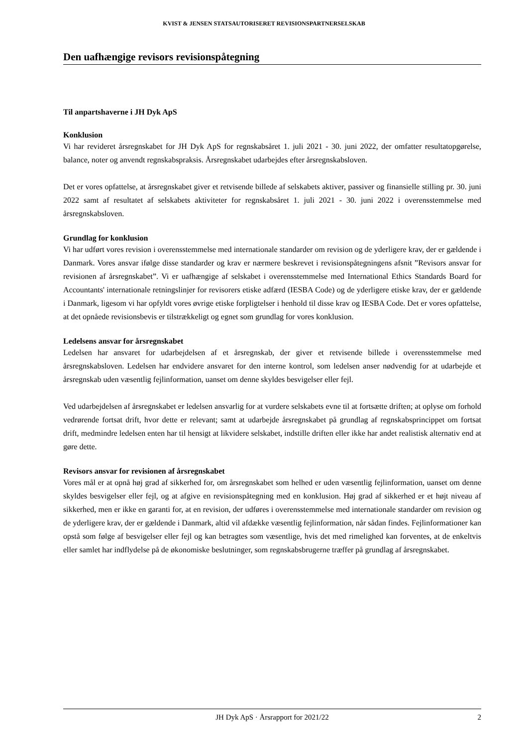KVIST & JENSEN STATSAUTORISERET REVISIONSPARTNERSELSKAB
Den uafhængige revisors revisionspåtegning
Til anpartshaverne i JH Dyk ApS
Konklusion
Vi har revideret årsregnskabet for JH Dyk ApS for regnskabsåret 1. juli 2021 - 30. juni 2022, der omfatter resultatopgørelse, balance, noter og anvendt regnskabspraksis. Årsregnskabet udarbejdes efter årsregnskabsloven.
Det er vores opfattelse, at årsregnskabet giver et retvisende billede af selskabets aktiver, passiver og finansielle stilling pr. 30. juni 2022 samt af resultatet af selskabets aktiviteter for regnskabsåret 1. juli 2021 - 30. juni 2022 i overensstemmelse med årsregnskabsloven.
Grundlag for konklusion
Vi har udført vores revision i overensstemmelse med internationale standarder om revision og de yderligere krav, der er gældende i Danmark. Vores ansvar ifølge disse standarder og krav er nærmere beskrevet i revisionspåtegningens afsnit ”Revisors ansvar for revisionen af årsregnskabet”. Vi er uafhængige af selskabet i overensstemmelse med International Ethics Standards Board for Accountants' internationale retningslinjer for revisorers etiske adfærd (IESBA Code) og de yderligere etiske krav, der er gældende i Danmark, ligesom vi har opfyldt vores øvrige etiske forpligtelser i henhold til disse krav og IESBA Code. Det er vores opfattelse, at det opnåede revisionsbevis er tilstrækkeligt og egnet som grundlag for vores konklusion.
Ledelsens ansvar for årsregnskabet
Ledelsen har ansvaret for udarbejdelsen af et årsregnskab, der giver et retvisende billede i overensstemmelse med årsregnskabsloven. Ledelsen har endvidere ansvaret for den interne kontrol, som ledelsen anser nødvendig for at udarbejde et årsregnskab uden væsentlig fejlinformation, uanset om denne skyldes besvigelser eller fejl.
Ved udarbejdelsen af årsregnskabet er ledelsen ansvarlig for at vurdere selskabets evne til at fortsætte driften; at oplyse om forhold vedrørende fortsat drift, hvor dette er relevant; samt at udarbejde årsregnskabet på grundlag af regnskabsprincippet om fortsat drift, medmindre ledelsen enten har til hensigt at likvidere selskabet, indstille driften eller ikke har andet realistisk alternativ end at gøre dette.
Revisors ansvar for revisionen af årsregnskabet
Vores mål er at opnå høj grad af sikkerhed for, om årsregnskabet som helhed er uden væsentlig fejlinformation, uanset om denne skyldes besvigelser eller fejl, og at afgive en revisionspåtegning med en konklusion. Høj grad af sikkerhed er et højt niveau af sikkerhed, men er ikke en garanti for, at en revision, der udføres i overensstemmelse med internationale standarder om revision og de yderligere krav, der er gældende i Danmark, altid vil afdække væsentlig fejlinformation, når sådan findes. Fejlinformationer kan opstå som følge af besvigelser eller fejl og kan betragtes som væsentlige, hvis det med rimelighed kan forventes, at de enkeltvis eller samlet har indflydelse på de økonomiske beslutninger, som regnskabsbrugerne træffer på grundlag af årsregnskabet.
JH Dyk ApS · Årsrapport for 2021/22 2